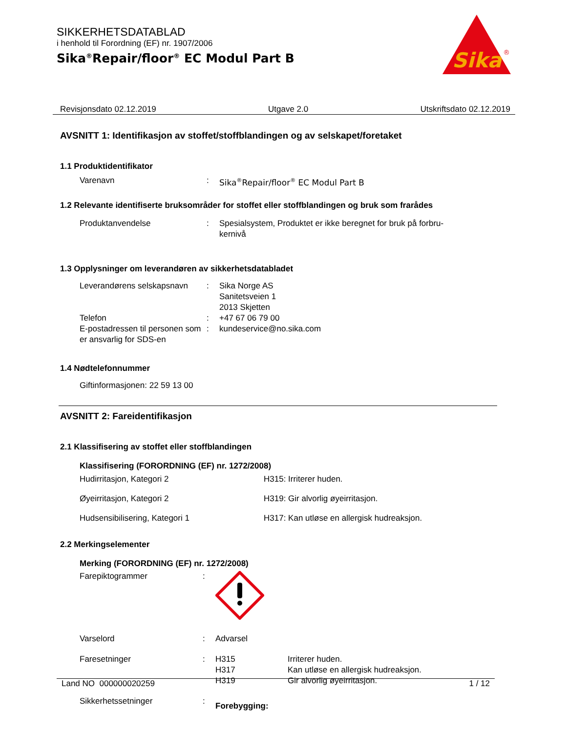SIKKERHETSDATABLAD
i henhold til Forordning (EF) nr. 1907/2006
Sika<sup>®</sup>Repair/floor<sup>®</sup> EC Modul Part B
Sika
®
Revisjonsdato 02.12.2019 Utgave 2.0 Utskriftsdato 02.12.2019
AVSNITT 1: Identifikasjon av stoffet/stoffblandingen og av selskapet/foretaket
1.1 Produktidentifikator
Varenavn : Sika<sup>®</sup>Repair/floor<sup>®</sup> EC Modul Part B
1.2 Relevante identifiserte bruksområder for stoffet eller stoffblandingen og bruk som frarådes
Produktanvendelse : Spesialsystem, Produktet er ikke beregnet for bruk på forbru-
kernivå
1.3 Opplysninger om leverandøren av sikkerhetsdatabladet
Leverandørens selskapsnavn
: Sika Norge AS
Sanitetsveien 1
2013 Skjetten
Telefon : +47 67 06 79 00
E-postadressen til personen som er ansvarlig for SDS-en
: kundeservice@no.sika.com
1.4 Nødtelefonnummer
Giftinformasjonen: 22 59 13 00
AVSNITT 2: Fareidentifikasjon
2.1 Klassifisering av stoffet eller stoffblandingen
Klassifisering (FORORDNING (EF) nr. 1272/2008)
Hudirritasjon, Kategori 2 H315: Irriterer huden.
Øyeirritasjon, Kategori 2 H319: Gir alvorlig øyeirritasjon.
Hudsensibilisering, Kategori 1 H317: Kan utløse en allergisk hudreaksjon.
2.2 Merkingselementer
Merking (FORORDNING (EF) nr. 1272/2008)
Farepiktogrammer :
Varselord : Advarsel
Faresetninger : H315
H317
H319
Irriterer huden.
Kan utløse en allergisk hudreaksjon.
Gir alvorlig øyeirritasjon.
Sikkerhetssetninger :
Forebygging:
Land NO 000000020259 1 / 12